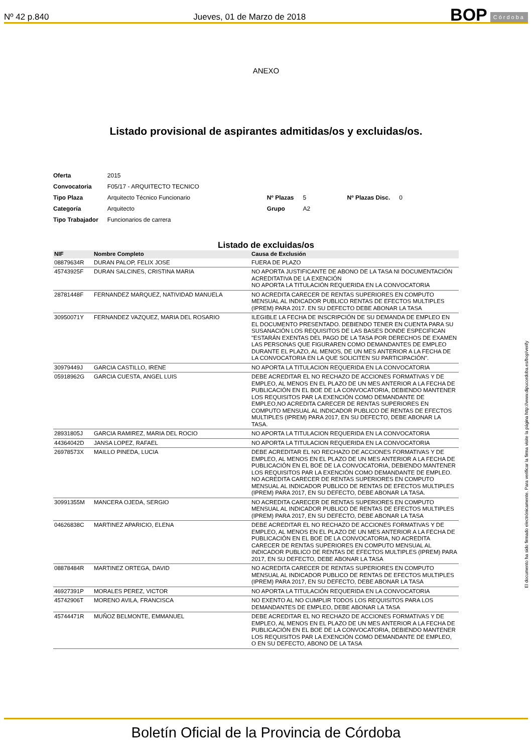Nº 42 p.840 Jueves, 01 de Marzo de 2018 BOP Córdoba
ANEXO
Listado provisional de aspirantes admitidas/os y excluidas/os.
| Oferta | 2015 | | | | |
| Convocatoria | F05/17 - ARQUITECTO TECNICO | | | | |
| Tipo Plaza | Arquitecto Técnico Funcionario | Nº Plazas | 5 | Nº Plazas Disc. | 0 |
| Categoría | Arquitecto | Grupo | A2 | | |
| Tipo Trabajador | Funcionarios de carrera | | | | |
Listado de excluidas/os
| NIF | Nombre Completo | Causa de Exclusión |
| --- | --- | --- |
| 08879634R | DURAN PALOP, FELIX JOSE | FUERA DE PLAZO |
| 45743925F | DURAN SALCINES, CRISTINA MARIA | NO APORTA JUSTIFICANTE DE ABONO DE LA TASA NI DOCUMENTACIÓN ACREDITATIVA DE LA EXENCIÓN NO APORTA LA TITULACIÓN REQUERIDA EN LA CONVOCATORIA |
| 28781448F | FERNANDEZ MARQUEZ, NATIVIDAD MANUELA | NO ACREDITA CARECER DE RENTAS SUPERIORES EN COMPUTO MENSUAL AL INDICADOR PUBLICO RENTAS DE EFECTOS MULTIPLES (IPREM) PARA 2017. EN SU DEFECTO DEBE ABONAR LA TASA |
| 30950071Y | FERNANDEZ VAZQUEZ, MARIA DEL ROSARIO | ILEGIBLE LA FECHA DE INSCRIPCIÓN DE SU DEMANDA DE EMPLEO EN EL DOCUMENTO PRESENTADO. DEBIENDO TENER EN CUENTA PARA SU SUSANACIÓN LOS REQUISITOS DE LAS BASES DONDE ESPECIFICAN "ESTARÁN EXENTAS DEL PAGO DE LA TASA POR DERECHOS DE EXAMEN LAS PERSONAS QUE FIGURAREN COMO DEMANDANTES DE EMPLEO DURANTE EL PLAZO, AL MENOS, DE UN MES ANTERIOR A LA FECHA DE LA CONVOCATORIA EN LA QUE SOLICITEN SU PARTICIPACIÓN". |
| 30979449J | GARCIA CASTILLO, IRENE | NO APORTA LA TITULACION REQUERIDA EN LA CONVOCATORIA |
| 05918962G | GARCIA CUESTA, ANGEL LUIS | DEBE ACREDITAR EL NO RECHAZO DE ACCIONES FORMATIVAS Y DE EMPLEO, AL MENOS EN EL PLAZO DE UN MES ANTERIOR A LA FECHA DE PUBLICACIÓN EN EL BOE DE LA CONVOCATORIA, DEBIENDO MANTENER LOS REQUISITOS PAR LA EXENCIÓN COMO DEMANDANTE DE EMPLEO,NO ACREDITA CARECER DE RENTAS SUPERIORES EN COMPUTO MENSUAL AL INDICADOR PUBLICO DE RENTAS DE EFECTOS MULTIPLES (IPREM) PARA 2017, EN SU DEFECTO, DEBE ABONAR LA TASA. |
| 28931805J | GARCIA RAMIREZ, MARIA DEL ROCIO | NO APORTA LA TITULACION REQUERIDA EN LA CONVOCATORIA |
| 44364042D | JANSA LOPEZ, RAFAEL | NO APORTA LA TITULACION REQUERIDA EN LA CONVOCATORIA |
| 26978573X | MAILLO PINEDA, LUCIA | DEBE ACREDITAR EL NO RECHAZO DE ACCIONES FORMATIVAS Y DE EMPLEO, AL MENOS EN EL PLAZO DE UN MES ANTERIOR A LA FECHA DE PUBLICACIÓN EN EL BOE DE LA CONVOCATORIA, DEBIENDO MANTENER LOS REQUISITOS PAR LA EXENCIÓN COMO DEMANDANTE DE EMPLEO. NO ACREDITA CARECER DE RENTAS SUPERIORES EN COMPUTO MENSUAL AL INDICADOR PUBLICO DE RENTAS DE EFECTOS MULTIPLES (IPREM) PARA 2017, EN SU DEFECTO, DEBE ABONAR LA TASA. |
| 30991355M | MANCERA OJEDA, SERGIO | NO ACREDITA CARECER DE RENTAS SUPERIORES EN COMPUTO MENSUAL AL INDICADOR PUBLICO DE RENTAS DE EFECTOS MULTIPLES (IPREM) PARA 2017, EN SU DEFECTO, DEBE ABONAR LA TASA |
| 04626838C | MARTINEZ APARICIO, ELENA | DEBE ACREDITAR EL NO RECHAZO DE ACCIONES FORMATIVAS Y DE EMPLEO, AL MENOS EN EL PLAZO DE UN MES ANTERIOR A LA FECHA DE PUBLICACIÓN EN EL BOE DE LA CONVOCATORIA, NO ACREDITA CARECER DE RENTAS SUPERIORES EN COMPUTO MENSUAL AL INDICADOR PUBLICO DE RENTAS DE EFECTOS MULTIPLES (IPREM) PARA 2017, EN SU DEFECTO, DEBE ABONAR LA TASA |
| 08878484R | MARTINEZ ORTEGA, DAVID | NO ACREDITA CARECER DE RENTAS SUPERIORES EN COMPUTO MENSUAL AL INDICADOR PUBLICO DE RENTAS DE EFECTOS MULTIPLES (IPREM) PARA 2017, EN SU DEFECTO, DEBE ABONAR LA TASA |
| 46927391P | MORALES PEREZ, VICTOR | NO APORTA LA TITULACIÓN REQUERIDA EN LA CONVOCATORIA |
| 45742906T | MORENO AVILA, FRANCISCA | NO EXENTO AL NO CUMPLIR TODOS LOS REQUISITOS PARA LOS DEMANDANTES DE EMPLEO, DEBE ABONAR LA TASA |
| 45744471R | MUÑOZ BELMONTE, EMMANUEL | DEBE ACREDITAR EL NO RECHAZO DE ACCIONES FORMATIVAS Y DE EMPLEO, AL MENOS EN EL PLAZO DE UN MES ANTERIOR A LA FECHA DE PUBLICACIÓN EN EL BOE DE LA CONVOCATORIA, DEBIENDO MANTENER LOS REQUISITOS PAR LA EXENCIÓN COMO DEMANDANTE DE EMPLEO, O EN SU DEFECTO, ABONO DE LA TASA |
El documento ha sido firmado electrónicamente. Para verificar la firma visite la página http://www.dipucordoba.es/bop/verify
Boletín Oficial de la Provincia de Córdoba